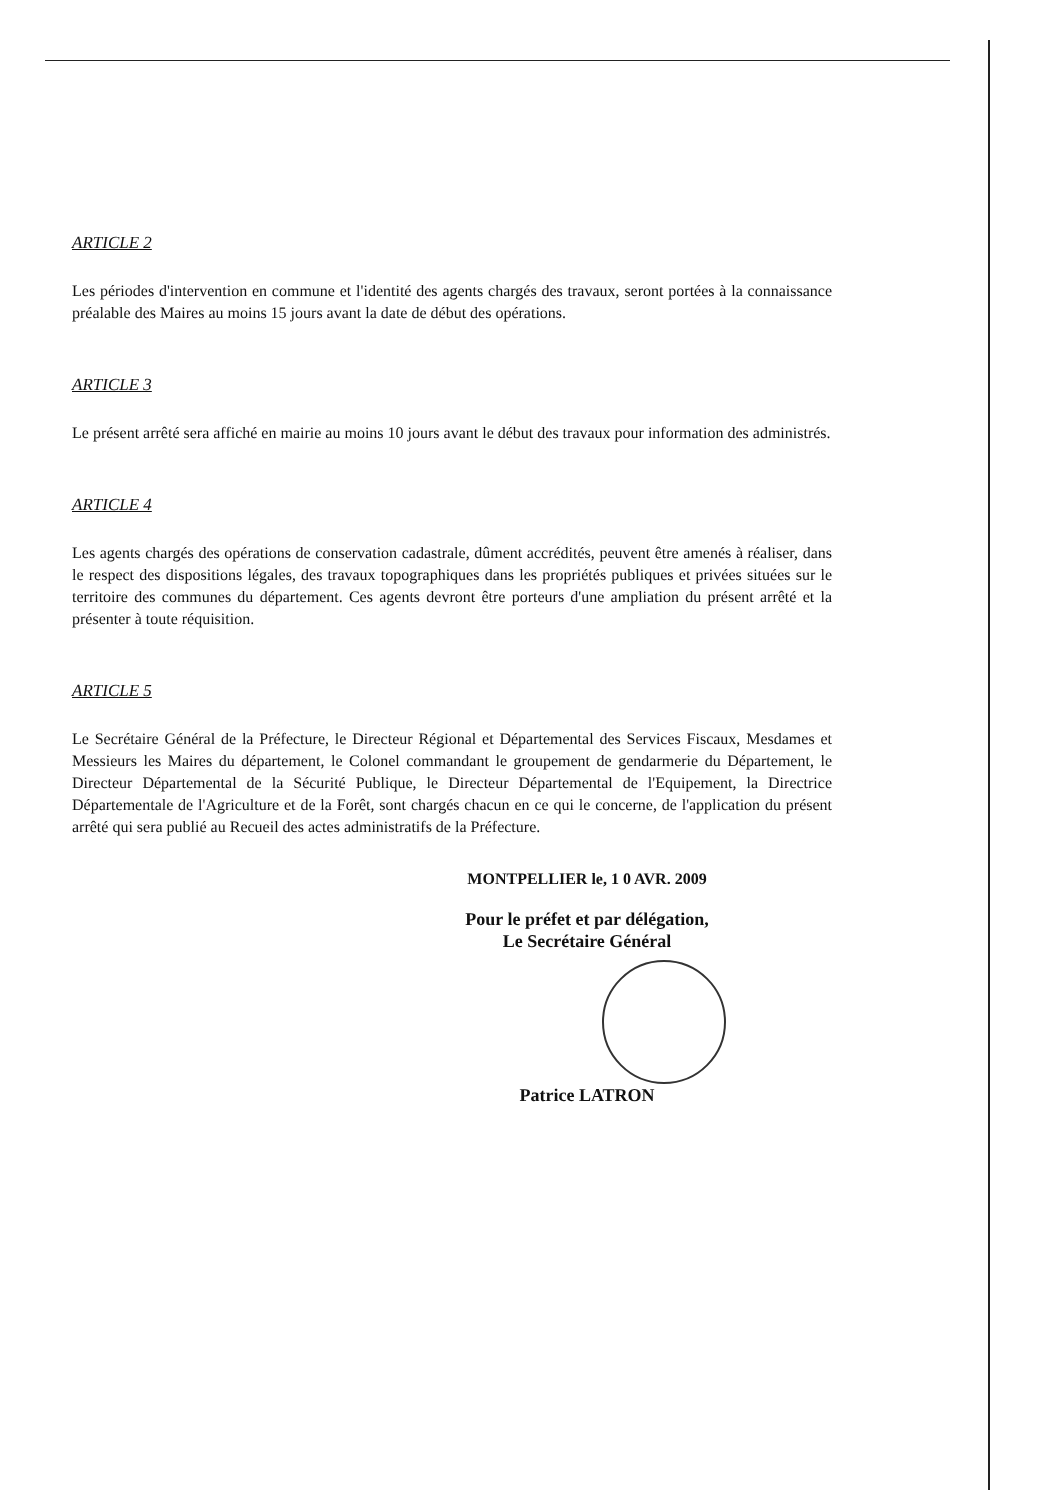ARTICLE 2
Les périodes d'intervention en commune et l'identité des agents chargés des travaux, seront portées à la connaissance préalable des Maires au moins 15 jours avant la date de début des opérations.
ARTICLE 3
Le présent arrêté sera affiché en mairie au moins 10 jours avant le début des travaux pour information des administrés.
ARTICLE 4
Les agents chargés des opérations de conservation cadastrale, dûment accrédités, peuvent être amenés à réaliser, dans le respect des dispositions légales, des travaux topographiques dans les propriétés publiques et privées situées sur le territoire des communes du département. Ces agents devront être porteurs d'une ampliation du présent arrêté et la présenter à toute réquisition.
ARTICLE 5
Le Secrétaire Général de la Préfecture, le Directeur Régional et Départemental des Services Fiscaux, Mesdames et Messieurs les Maires du département, le Colonel commandant le groupement de gendarmerie du Département, le Directeur Départemental de la Sécurité Publique, le Directeur Départemental de l'Equipement, la Directrice Départementale de l'Agriculture et de la Forêt, sont chargés chacun en ce qui le concerne, de l'application du présent arrêté qui sera publié au Recueil des actes administratifs de la Préfecture.
MONTPELLIER le, 1 0 AVR. 2009
Pour le préfet et par délégation,
Le Secrétaire Général
Patrice LATRON